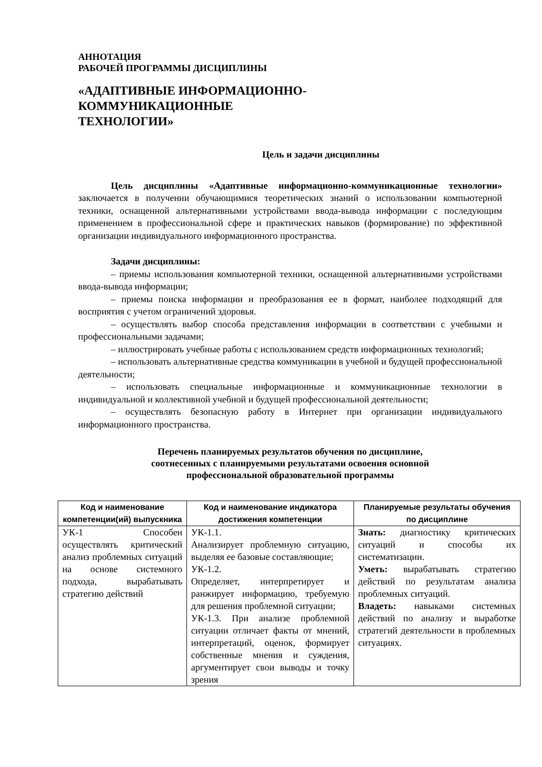АННОТАЦИЯ
РАБОЧЕЙ ПРОГРАММЫ ДИСЦИПЛИНЫ
«АДАПТИВНЫЕ ИНФОРМАЦИОННО-
КОММУНИКАЦИОННЫЕ
ТЕХНОЛОГИИ»
Цель и задачи дисциплины
Цель дисциплины «Адаптивные информационно-коммуникационные технологии» заключается в получении обучающимися теоретических знаний о использовании компьютерной техники, оснащенной альтернативными устройствами ввода-вывода информации с последующим применением в профессиональной сфере и практических навыков (формирование) по эффективной организации индивидуального информационного пространства.
Задачи дисциплины:
– приемы использования компьютерной техники, оснащенной альтернативными устройствами ввода-вывода информации;
– приемы поиска информации и преобразования ее в формат, наиболее подходящий для восприятия с учетом ограничений здоровья.
– осуществлять выбор способа представления информации в соответствии с учебными и профессиональными задачами;
– иллюстрировать учебные работы с использованием средств информационных технологий;
– использовать альтернативные средства коммуникации в учебной и будущей профессиональной деятельности;
– использовать специальные информационные и коммуникационные технологии в индивидуальной и коллективной учебной и будущей профессиональной деятельности;
– осуществлять безопасную работу в Интернет при организации индивидуального информационного пространства.
Перечень планируемых результатов обучения по дисциплине,
соотнесенных с планируемыми результатами освоения основной
профессиональной образовательной программы
| Код и наименование компетенции(ий) выпускника | Код и наименование индикатора достижения компетенции | Планируемые результаты обучения по дисциплине |
| --- | --- | --- |
| УК-1 Способен осуществлять критический анализ проблемных ситуаций на основе системного подхода, вырабатывать стратегию действий | УК-1.1. Анализирует проблемную ситуацию, выделяя ее базовые составляющие; УК-1.2. Определяет, интерпретирует и ранжирует информацию, требуемую для решения проблемной ситуации; УК-1.3. При анализе проблемной ситуации отличает факты от мнений, интерпретаций, оценок, формирует собственные мнения и суждения, аргументирует свои выводы и точку зрения | Знать: диагностику критических ситуаций и способы их систематизации. Уметь: вырабатывать стратегию действий по результатам анализа проблемных ситуаций. Владеть: навыками системных действий по анализу и выработке стратегий деятельности в проблемных ситуациях. |